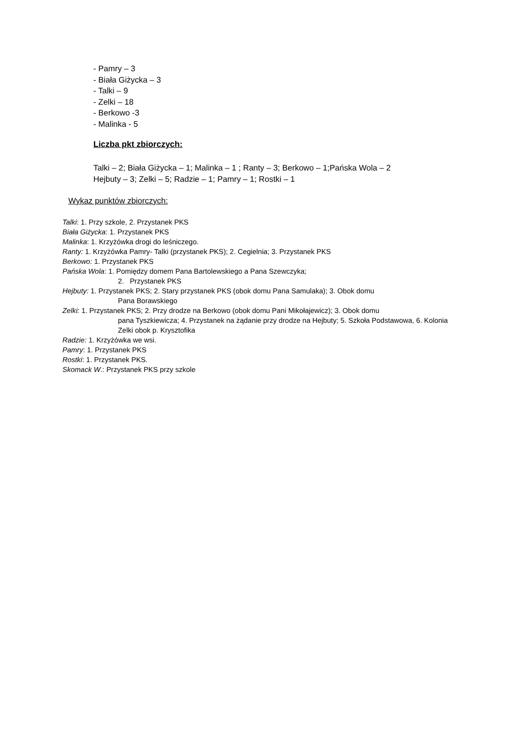- Pamry – 3
- Biała Giżycka – 3
- Talki – 9
- Zelki – 18
- Berkowo -3
- Malinka - 5
Liczba pkt zbiorczych:
Talki – 2; Biała Giżycka – 1; Malinka – 1 ; Ranty – 3; Berkowo – 1;Pańska Wola – 2
Hejbuty – 3; Zelki – 5; Radzie – 1; Pamry – 1; Rostki – 1
Wykaz punktów zbiorczych:
Talki: 1. Przy szkole, 2. Przystanek PKS
Biała Giżycka: 1. Przystanek PKS
Malinka: 1. Krzyżówka drogi do leśniczego.
Ranty: 1. Krzyżówka Pamry- Talki (przystanek PKS); 2. Cegielnia; 3. Przystanek PKS
Berkowo: 1. Przystanek PKS
Pańska Wola: 1. Pomiędzy domem Pana Bartolewskiego a Pana Szewczyka;
2. Przystanek PKS
Hejbuty: 1. Przystanek PKS; 2. Stary przystanek PKS (obok domu Pana Samulaka); 3. Obok domu
Pana Borawskiego
Zelki: 1. Przystanek PKS; 2. Przy drodze na Berkowo (obok domu Pani Mikołajewicz); 3. Obok domu
pana Tyszkiewicza; 4. Przystanek na żądanie przy drodze na Hejbuty; 5. Szkoła Podstawowa, 6. Kolonia Zelki obok p. Krysztofika
Radzie: 1. Krzyżówka we wsi.
Pamry: 1. Przystanek PKS
Rostki: 1. Przystanek PKS.
Skomack W.: Przystanek PKS przy szkole